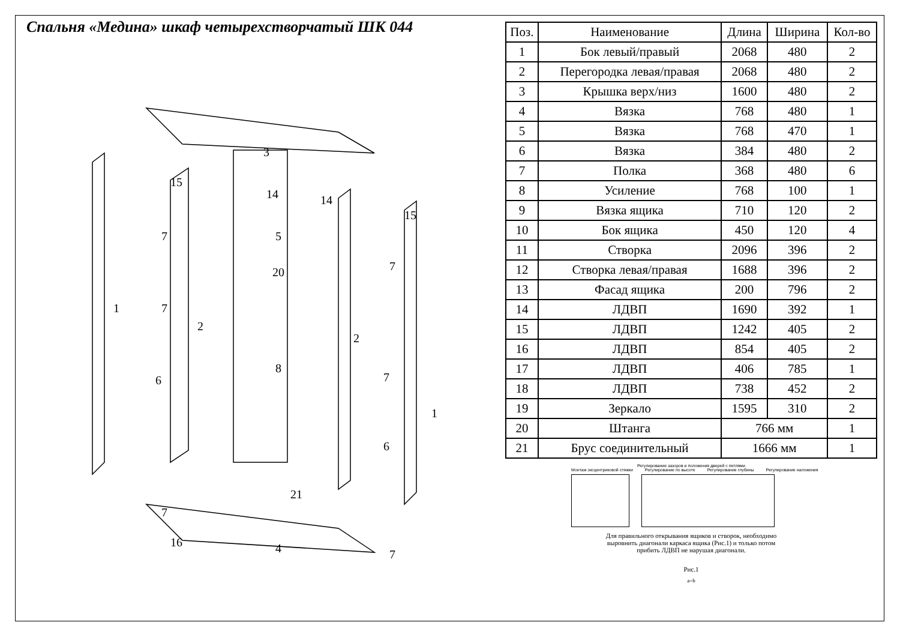Спальня «Медина» шкаф четырехстворчатый ШК 044
3
15
14
14
15
7
5
20
1
2
2
7
7
8
7
1
6
6
21
7
16
4
7
| Поз. | Наименование | Длина | Ширина | Кол-во |
| --- | --- | --- | --- | --- |
| 1 | Бок левый/правый | 2068 | 480 | 2 |
| 2 | Перегородка левая/правая | 2068 | 480 | 2 |
| 3 | Крышка верх/низ | 1600 | 480 | 2 |
| 4 | Вязка | 768 | 480 | 1 |
| 5 | Вязка | 768 | 470 | 1 |
| 6 | Вязка | 384 | 480 | 2 |
| 7 | Полка | 368 | 480 | 6 |
| 8 | Усиление | 768 | 100 | 1 |
| 9 | Вязка ящика | 710 | 120 | 2 |
| 10 | Бок ящика | 450 | 120 | 4 |
| 11 | Створка | 2096 | 396 | 2 |
| 12 | Створка левая/правая | 1688 | 396 | 2 |
| 13 | Фасад ящика | 200 | 796 | 2 |
| 14 | ЛДВП | 1690 | 392 | 1 |
| 15 | ЛДВП | 1242 | 405 | 2 |
| 16 | ЛДВП | 854 | 405 | 2 |
| 17 | ЛДВП | 406 | 785 | 1 |
| 18 | ЛДВП | 738 | 452 | 2 |
| 19 | Зеркало | 1595 | 310 | 2 |
| 20 | Штанга | 766 мм | | 1 |
| 21 | Брус соединительный | 1666 мм | | 1 |
Регулирование зазоров и положения дверей с петлями
Монтаж эксцентриковой стяжки Регулирование по высоте Регулирование глубины Регулирование наложения
Для правильного открывания ящиков и створок, необходимо
выровнить диагонали каркаса ящика (Рис.1) и только потом
прибить ЛДВП не нарушая диагонали.
Рис.1
a=b